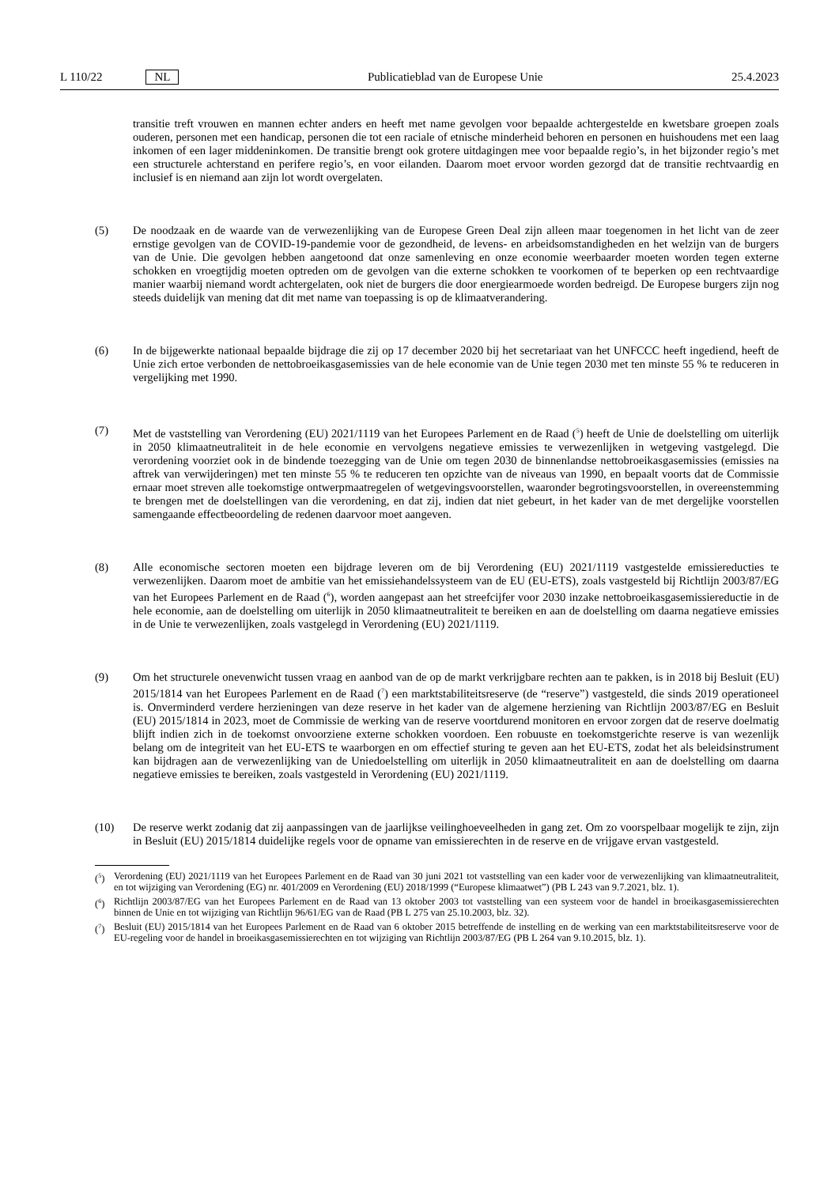L 110/22 NL Publicatieblad van de Europese Unie 25.4.2023
transitie treft vrouwen en mannen echter anders en heeft met name gevolgen voor bepaalde achtergestelde en kwetsbare groepen zoals ouderen, personen met een handicap, personen die tot een raciale of etnische minderheid behoren en personen en huishoudens met een laag inkomen of een lager middeninkomen. De transitie brengt ook grotere uitdagingen mee voor bepaalde regio’s, in het bijzonder regio’s met een structurele achterstand en perifere regio’s, en voor eilanden. Daarom moet ervoor worden gezorgd dat de transitie rechtvaardig en inclusief is en niemand aan zijn lot wordt overgelaten.
(5) De noodzaak en de waarde van de verwezenlijking van de Europese Green Deal zijn alleen maar toegenomen in het licht van de zeer ernstige gevolgen van de COVID-19-pandemie voor de gezondheid, de levens- en arbeidsomstandigheden en het welzijn van de burgers van de Unie. Die gevolgen hebben aangetoond dat onze samenleving en onze economie weerbaarder moeten worden tegen externe schokken en vroegtijdig moeten optreden om de gevolgen van die externe schokken te voorkomen of te beperken op een rechtvaardige manier waarbij niemand wordt achtergelaten, ook niet de burgers die door energiearmoede worden bedreigd. De Europese burgers zijn nog steeds duidelijk van mening dat dit met name van toepassing is op de klimaatverandering.
(6) In de bijgewerkte nationaal bepaalde bijdrage die zij op 17 december 2020 bij het secretariaat van het UNFCCC heeft ingediend, heeft de Unie zich ertoe verbonden de nettobroeikasgasemissies van de hele economie van de Unie tegen 2030 met ten minste 55 % te reduceren in vergelijking met 1990.
(7) Met de vaststelling van Verordening (EU) 2021/1119 van het Europees Parlement en de Raad (<sup>5</sup>) heeft de Unie de doelstelling om uiterlijk in 2050 klimaatneutraliteit in de hele economie en vervolgens negatieve emissies te verwezenlijken in wetgeving vastgelegd. Die verordening voorziet ook in de bindende toezegging van de Unie om tegen 2030 de binnenlandse nettobroeikasgasemissies (emissies na aftrek van verwijderingen) met ten minste 55 % te reduceren ten opzichte van de niveaus van 1990, en bepaalt voorts dat de Commissie ernaar moet streven alle toekomstige ontwerpmaatregelen of wetgevingsvoorstellen, waaronder begrotingsvoorstellen, in overeenstemming te brengen met de doelstellingen van die verordening, en dat zij, indien dat niet gebeurt, in het kader van de met dergelijke voorstellen samengaande effectbeoordeling de redenen daarvoor moet aangeven.
(8) Alle economische sectoren moeten een bijdrage leveren om de bij Verordening (EU) 2021/1119 vastgestelde emissiereducties te verwezenlijken. Daarom moet de ambitie van het emissiehandelssysteem van de EU (EU-ETS), zoals vastgesteld bij Richtlijn 2003/87/EG van het Europees Parlement en de Raad (<sup>6</sup>), worden aangepast aan het streefcijfer voor 2030 inzake nettobroeikasgasemissiereductie in de hele economie, aan de doelstelling om uiterlijk in 2050 klimaatneutraliteit te bereiken en aan de doelstelling om daarna negatieve emissies in de Unie te verwezenlijken, zoals vastgelegd in Verordening (EU) 2021/1119.
(9) Om het structurele onevenwicht tussen vraag en aanbod van de op de markt verkrijgbare rechten aan te pakken, is in 2018 bij Besluit (EU) 2015/1814 van het Europees Parlement en de Raad (<sup>7</sup>) een marktstabiliteitsreserve (de “reserve”) vastgesteld, die sinds 2019 operationeel is. Onverminderd verdere herzieningen van deze reserve in het kader van de algemene herziening van Richtlijn 2003/87/EG en Besluit (EU) 2015/1814 in 2023, moet de Commissie de werking van de reserve voortdurend monitoren en ervoor zorgen dat de reserve doelmatig blijft indien zich in de toekomst onvoorziene externe schokken voordoen. Een robuuste en toekomstgerichte reserve is van wezenlijk belang om de integriteit van het EU-ETS te waarborgen en om effectief sturing te geven aan het EU-ETS, zodat het als beleidsinstrument kan bijdragen aan de verwezenlijking van de Uniedoelstelling om uiterlijk in 2050 klimaatneutraliteit en aan de doelstelling om daarna negatieve emissies te bereiken, zoals vastgesteld in Verordening (EU) 2021/1119.
(10) De reserve werkt zodanig dat zij aanpassingen van de jaarlijkse veilinghoeveelheden in gang zet. Om zo voorspelbaar mogelijk te zijn, zijn in Besluit (EU) 2015/1814 duidelijke regels voor de opname van emissierechten in de reserve en de vrijgave ervan vastgesteld.
(<sup>5</sup>) Verordening (EU) 2021/1119 van het Europees Parlement en de Raad van 30 juni 2021 tot vaststelling van een kader voor de verwezenlijking van klimaatneutraliteit, en tot wijziging van Verordening (EG) nr. 401/2009 en Verordening (EU) 2018/1999 (“Europese klimaatwet”) (PB L 243 van 9.7.2021, blz. 1).
(<sup>6</sup>) Richtlijn 2003/87/EG van het Europees Parlement en de Raad van 13 oktober 2003 tot vaststelling van een systeem voor de handel in broeikasgasemissierechten binnen de Unie en tot wijziging van Richtlijn 96/61/EG van de Raad (PB L 275 van 25.10.2003, blz. 32).
(<sup>7</sup>) Besluit (EU) 2015/1814 van het Europees Parlement en de Raad van 6 oktober 2015 betreffende de instelling en de werking van een marktstabiliteitsreserve voor de EU-regeling voor de handel in broeikasgasemissierechten en tot wijziging van Richtlijn 2003/87/EG (PB L 264 van 9.10.2015, blz. 1).